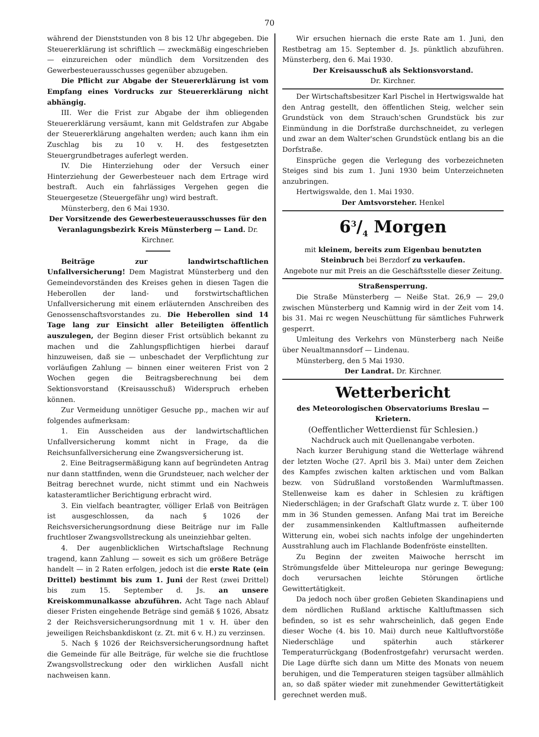70
während der Dienststunden von 8 bis 12 Uhr abgegeben. Die Steuererklärung ist schriftlich — zweckmäßig eingeschrieben — einzureichen oder mündlich dem Vorsitzenden des Gewerbesteuerausschusses gegenüber abzugeben.
Die Pflicht zur Abgabe der Steuererklärung ist vom Empfang eines Vordrucks zur Steuererklärung nicht abhängig.
III. Wer die Frist zur Abgabe der ihm obliegenden Steuererklärung versäumt, kann mit Geldstrafen zur Abgabe der Steuererklärung angehalten werden; auch kann ihm ein Zuschlag bis zu 10 v. H. des festgesetzten Steuergrundbetrages auferlegt werden.
IV. Die Hinterziehung oder der Versuch einer Hinterziehung der Gewerbesteuer nach dem Ertrage wird bestraft. Auch ein fahrlässiges Vergehen gegen die Steuergesetze (Steuergefähr ung) wird bestraft.
Münsterberg, den 6 Mai 1930.
Der Vorsitzende des Gewerbesteuerausschusses für den Veranlagungsbezirk Kreis Münsterberg — Land. Dr. Kirchner.
Beiträge zur landwirtschaftlichen Unfallversicherung! Dem Magistrat Münsterberg und den Gemeindevorständen des Kreises gehen in diesen Tagen die Heberollen der land- und forstwirtschaftlichen Unfallversicherung mit einem erläuternden Anschreiben des Genossenschaftsvorstandes zu. Die Heberollen sind 14 Tage lang zur Einsicht aller Beteiligten öffentlich auszulegen, der Beginn dieser Frist ortsüblich bekannt zu machen und die Zahlungspflichtigen hierbei darauf hinzuweisen, daß sie — unbeschadet der Verpflichtung zur vorläufigen Zahlung — binnen einer weiteren Frist von 2 Wochen gegen die Beitragsberechnung bei dem Sektionsvorstand (Kreisausschuß) Widerspruch erheben können.
Zur Vermeidung unnötiger Gesuche pp., machen wir auf folgendes aufmerksam:
1. Ein Ausscheiden aus der landwirtschaftlichen Unfallversicherung kommt nicht in Frage, da die Reichsunfallversicherung eine Zwangsversicherung ist.
2. Eine Beitragsermäßigung kann auf begründeten Antrag nur dann stattfinden, wenn die Grundsteuer, nach welcher der Beitrag berechnet wurde, nicht stimmt und ein Nachweis katasteramtlicher Berichtigung erbracht wird.
3. Ein vielfach beantragter, völliger Erlaß von Beiträgen ist ausgeschlossen, da nach § 1026 der Reichsversicherungsordnung diese Beiträge nur im Falle fruchtloser Zwangsvollstreckung als uneinziehbar gelten.
4. Der augenblicklichen Wirtschaftslage Rechnung tragend, kann Zahlung — soweit es sich um größere Beträge handelt — in 2 Raten erfolgen, jedoch ist die erste Rate (ein Drittel) bestimmt bis zum 1. Juni der Rest (zwei Drittel) bis zum 15. September d. Js. an unsere Kreiskommunalkasse abzuführen. Acht Tage nach Ablauf dieser Fristen eingehende Beträge sind gemäß § 1026, Absatz 2 der Reichsversicherungsordnung mit 1 v. H. über den jeweiligen Reichsbankdiskont (z. Zt. mit 6 v. H.) zu verzinsen.
5. Nach § 1026 der Reichsversicherungsordnung haftet die Gemeinde für alle Beiträge, für welche sie die fruchtlose Zwangsvollstreckung oder den wirklichen Ausfall nicht nachweisen kann.
Wir ersuchen hiernach die erste Rate am 1. Juni, den Restbetrag am 15. September d. Js. pünktlich abzuführen. Münsterberg, den 6. Mai 1930.
Der Kreisausschuß als Sektionsvorstand.
Dr. Kirchner.
Der Wirtschaftsbesitzer Karl Pischel in Hertwigswalde hat den Antrag gestellt, den öffentlichen Steig, welcher sein Grundstück von dem Strauch'schen Grundstück bis zur Einmündung in die Dorfstraße durchschneidet, zu verlegen und zwar an dem Walter'schen Grundstück entlang bis an die Dorfstraße.
Einsprüche gegen die Verlegung des vorbezeichneten Steiges sind bis zum 1. Juni 1930 beim Unterzeichneten anzubringen.
Hertwigswalde, den 1. Mai 1930.
Der Amtsvorsteher. Henkel
63/4 Morgen
mit kleinem, bereits zum Eigenbau benutzten Steinbruch bei Berzdorf zu verkaufen.
Angebote nur mit Preis an die Geschäftsstelle dieser Zeitung.
Straßensperrung.
Die Straße Münsterberg — Neiße Stat. 26,9 — 29,0 zwischen Münsterberg und Kamnig wird in der Zeit vom 14. bis 31. Mai rc wegen Neuschüttung für sämtliches Fuhrwerk gesperrt.
Umleitung des Verkehrs von Münsterberg nach Neiße über Neualtmannsdorf — Lindenau.
Münsterberg, den 5 Mai 1930.
Der Landrat. Dr. Kirchner.
Wetterbericht
des Meteorologischen Observatoriums Breslau — Krietern.
(Oeffentlicher Wetterdienst für Schlesien.)
Nachdruck auch mit Quellenangabe verboten.
Nach kurzer Beruhigung stand die Wetterlage während der letzten Woche (27. April bis 3. Mai) unter dem Zeichen des Kampfes zwischen kalten arktischen und vom Balkan bezw. von Südrußland vorstoßenden Warmluftmassen. Stellenweise kam es daher in Schlesien zu kräftigen Niederschlägen; in der Grafschaft Glatz wurde z. T. über 100 mm in 36 Stunden gemessen. Anfang Mai trat im Bereiche der zusammensinkenden Kaltluftmassen aufheiternde Witterung ein, wobei sich nachts infolge der ungehinderten Ausstrahlung auch im Flachlande Bodenfröste einstellten.
Zu Beginn der zweiten Maiwoche herrscht im Strömungsfelde über Mitteleuropa nur geringe Bewegung; doch verursachen leichte Störungen örtliche Gewittertätigkeit.
Da jedoch noch über großen Gebieten Skandinapiens und dem nördlichen Rußland arktische Kaltluftmassen sich befinden, so ist es sehr wahrscheinlich, daß gegen Ende dieser Woche (4. bis 10. Mai) durch neue Kaltluftvorstöße Niederschläge und späterhin auch stärkerer Temperaturrückgang (Bodenfrostgefahr) verursacht werden. Die Lage dürfte sich dann um Mitte des Monats von neuem beruhigen, und die Temperaturen steigen tagsüber allmählich an, so daß später wieder mit zunehmender Gewittertätigkeit gerechnet werden muß.